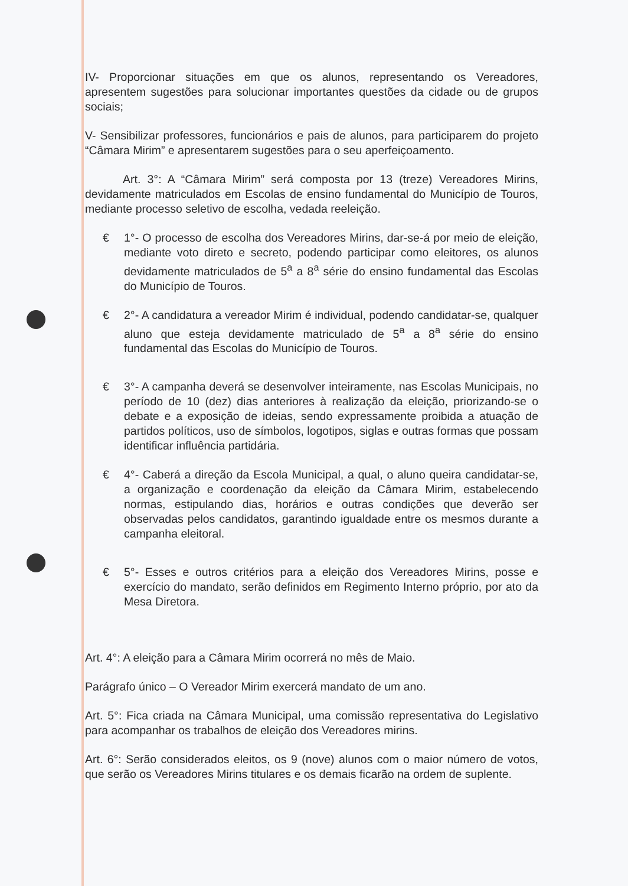IV- Proporcionar situações em que os alunos, representando os Vereadores, apresentem sugestões para solucionar importantes questões da cidade ou de grupos sociais;
V- Sensibilizar professores, funcionários e pais de alunos, para participarem do projeto “Câmara Mirim” e apresentarem sugestões para o seu aperfeiçoamento.
Art. 3°: A “Câmara Mirim” será composta por 13 (treze) Vereadores Mirins, devidamente matriculados em Escolas de ensino fundamental do Município de Touros, mediante processo seletivo de escolha, vedada reeleição.
€ 1°- O processo de escolha dos Vereadores Mirins, dar-se-á por meio de eleição, mediante voto direto e secreto, podendo participar como eleitores, os alunos devidamente matriculados de 5<sup>a</sup> a 8<sup>a</sup> série do ensino fundamental das Escolas do Município de Touros.
€ 2°- A candidatura a vereador Mirim é individual, podendo candidatar-se, qualquer aluno que esteja devidamente matriculado de 5<sup>a</sup> a 8<sup>a</sup> série do ensino fundamental das Escolas do Município de Touros.
€ 3°- A campanha deverá se desenvolver inteiramente, nas Escolas Municipais, no período de 10 (dez) dias anteriores à realização da eleição, priorizando-se o debate e a exposição de ideias, sendo expressamente proibida a atuação de partidos políticos, uso de símbolos, logotipos, siglas e outras formas que possam identificar influência partidária.
€ 4°- Caberá a direção da Escola Municipal, a qual, o aluno queira candidatar-se, a organização e coordenação da eleição da Câmara Mirim, estabelecendo normas, estipulando dias, horários e outras condições que deverão ser observadas pelos candidatos, garantindo igualdade entre os mesmos durante a campanha eleitoral.
€ 5°- Esses e outros critérios para a eleição dos Vereadores Mirins, posse e exercício do mandato, serão definidos em Regimento Interno próprio, por ato da Mesa Diretora.
Art. 4°: A eleição para a Câmara Mirim ocorrerá no mês de Maio.
Parágrafo único – O Vereador Mirim exercerá mandato de um ano.
Art. 5°: Fica criada na Câmara Municipal, uma comissão representativa do Legislativo para acompanhar os trabalhos de eleição dos Vereadores mirins.
Art. 6°: Serão considerados eleitos, os 9 (nove) alunos com o maior número de votos, que serão os Vereadores Mirins titulares e os demais ficarão na ordem de suplente.